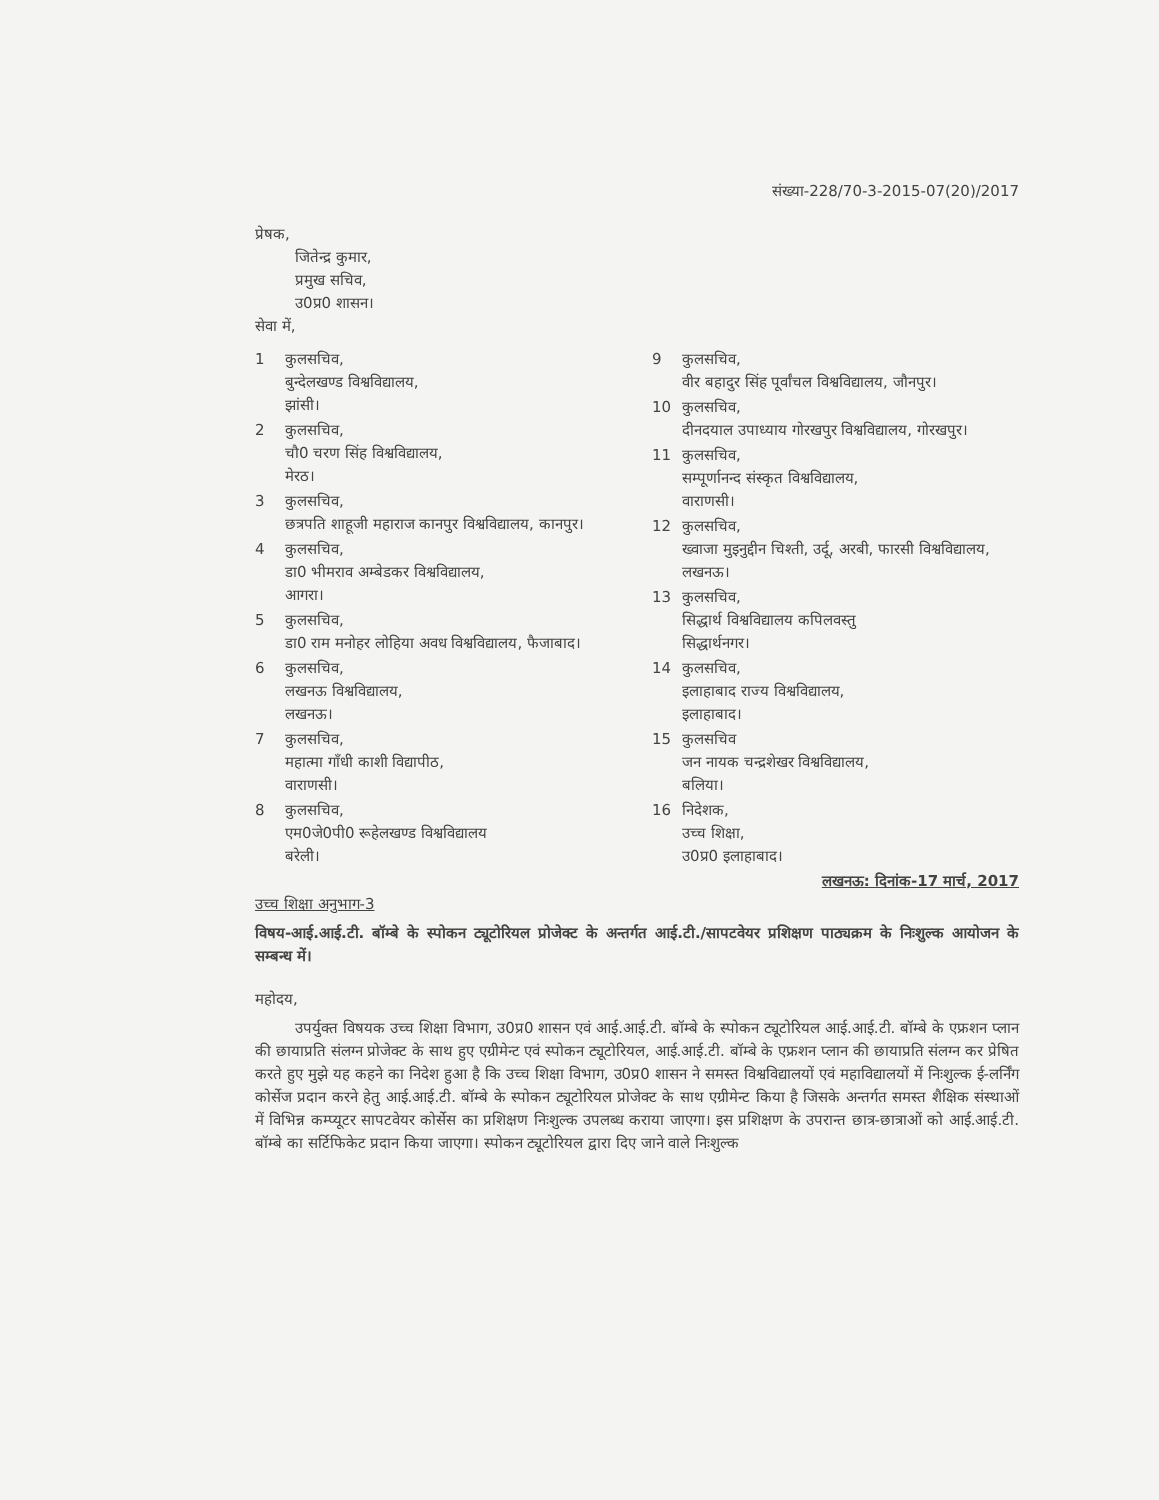संख्या-228/70-3-2015-07(20)/2017
प्रेषक,
जितेन्द्र कुमार,
प्रमुख सचिव,
उ0प्र0 शासन।
सेवा में,
1 कुलसचिव,
बुन्देलखण्ड विश्वविद्यालय,
झांसी।
2 कुलसचिव,
चौ0 चरण सिंह विश्वविद्यालय,
मेरठ।
3 कुलसचिव,
छत्रपति शाहूजी महाराज कानपुर विश्वविद्यालय, कानपुर।
4 कुलसचिव,
डा0 भीमराव अम्बेडकर विश्वविद्यालय,
आगरा।
5 कुलसचिव,
डा0 राम मनोहर लोहिया अवध विश्वविद्यालय, फैजाबाद।
6 कुलसचिव,
लखनऊ विश्वविद्यालय,
लखनऊ।
7 कुलसचिव,
महात्मा गाँधी काशी विद्यापीठ,
वाराणसी।
8 कुलसचिव,
एम0जे0पी0 रूहेलखण्ड विश्वविद्यालय
बरेली।
9 कुलसचिव,
वीर बहादुर सिंह पूर्वांचल विश्वविद्यालय, जौनपुर।
10 कुलसचिव,
दीनदयाल उपाध्याय गोरखपुर विश्वविद्यालय, गोरखपुर।
11 कुलसचिव,
सम्पूर्णानन्द संस्कृत विश्वविद्यालय,
वाराणसी।
12 कुलसचिव,
ख्वाजा मुइनुद्दीन चिश्ती, उर्दू, अरबी, फारसी विश्वविद्यालय, लखनऊ।
13 कुलसचिव,
सिद्धार्थ विश्वविद्यालय कपिलवस्तु
सिद्धार्थनगर।
14 कुलसचिव,
इलाहाबाद राज्य विश्वविद्यालय,
इलाहाबाद।
15 कुलसचिव
जन नायक चन्द्रशेखर विश्वविद्यालय,
बलिया।
16 निदेशक,
उच्च शिक्षा,
उ0प्र0 इलाहाबाद।
लखनऊ: दिनांक-17 मार्च, 2017
उच्च शिक्षा अनुभाग-3
विषय-आई.आई.टी. बॉम्बे के स्पोकन ट्यूटोरियल प्रोजेक्ट के अन्तर्गत आई.टी./सापटवेयर प्रशिक्षण पाठ्यक्रम के निःशुल्क आयोजन के सम्बन्ध में।
महोदय,
उपर्युक्त विषयक उच्च शिक्षा विभाग, उ0प्र0 शासन एवं आई.आई.टी. बॉम्बे के स्पोकन ट्यूटोरियल आई.आई.टी. बॉम्बे के एफ्रशन प्लान की छायाप्रति संलग्न प्रोजेक्ट के साथ हुए एग्रीमेन्ट एवं स्पोकन ट्यूटोरियल, आई.आई.टी. बॉम्बे के एफ्रशन प्लान की छायाप्रति संलग्न कर प्रेषित करते हुए मुझे यह कहने का निदेश हुआ है कि उच्च शिक्षा विभाग, उ0प्र0 शासन ने समस्त विश्वविद्यालयों एवं महाविद्यालयों में निःशुल्क ई-लर्निंग कोर्सेज प्रदान करने हेतु आई.आई.टी. बॉम्बे के स्पोकन ट्यूटोरियल प्रोजेक्ट के साथ एग्रीमेन्ट किया है जिसके अन्तर्गत समस्त शैक्षिक संस्थाओं में विभिन्न कम्प्यूटर सापटवेयर कोर्सेस का प्रशिक्षण निःशुल्क उपलब्ध कराया जाएगा। इस प्रशिक्षण के उपरान्त छात्र-छात्राओं को आई.आई.टी. बॉम्बे का सर्टिफिकेट प्रदान किया जाएगा। स्पोकन ट्यूटोरियल द्वारा दिए जाने वाले निःशुल्क